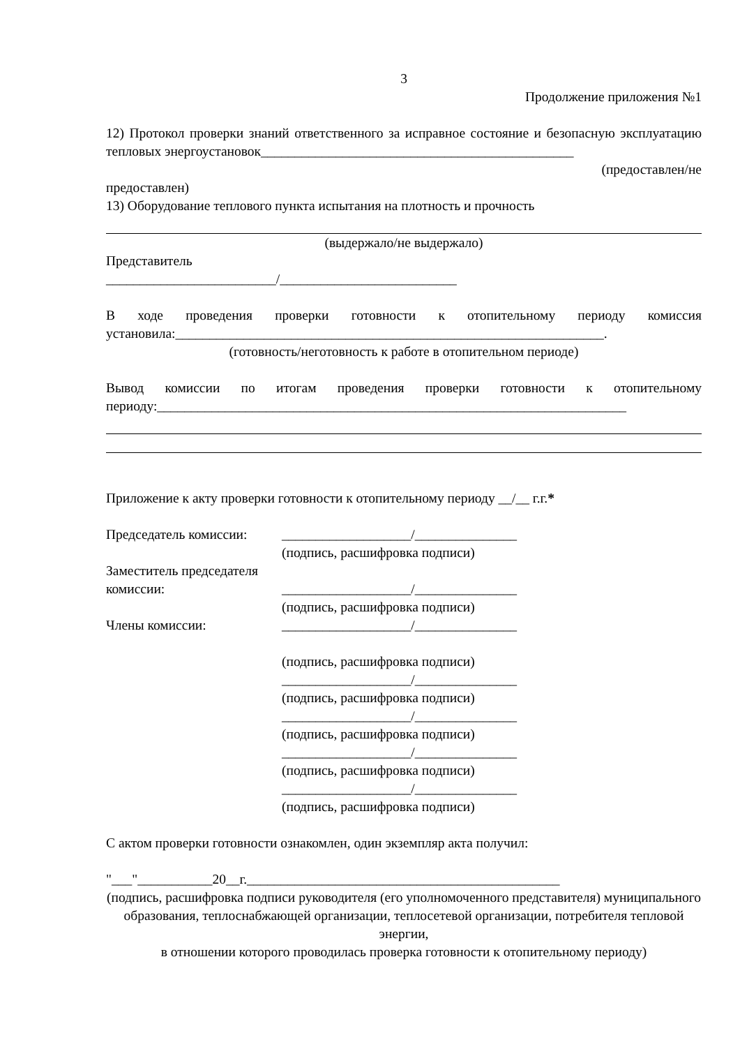3
Продолжение приложения №1
12) Протокол проверки знаний ответственного за исправное состояние и безопасную эксплуатацию тепловых энергоустановок______________________________________________
(предоставлен/не
предоставлен)
13) Оборудование теплового пункта испытания на плотность и прочность
(выдержало/не выдержало)
Представитель
_________________________/__________________________
В ходе проведения проверки готовности к отопительному периоду комиссия установила:_______________________________________________________________.
(готовность/неготовность к работе в отопительном периоде)
Вывод комиссии по итогам проведения проверки готовности к отопительному периоду:_____________________________________________________________________
Приложение к акту проверки готовности к отопительному периоду __/__ г.г.*
Председатель комиссии: ___________________/_______________
(подпись, расшифровка подписи)
Заместитель председателя
комиссии: ___________________/_______________
(подпись, расшифровка подписи)
Члены комиссии: ___________________/_______________
(подпись, расшифровка подписи)
___________________/_______________
(подпись, расшифровка подписи)
___________________/_______________
(подпись, расшифровка подписи)
___________________/_______________
(подпись, расшифровка подписи)
___________________/_______________
(подпись, расшифровка подписи)
С актом проверки готовности ознакомлен, один экземпляр акта получил:
"___"___________20__г.______________________________________________
(подпись, расшифровка подписи руководителя (его уполномоченного представителя) муниципального
образования, теплоснабжающей организации, теплосетевой организации, потребителя тепловой энергии,
в отношении которого проводилась проверка готовности к отопительному периоду)